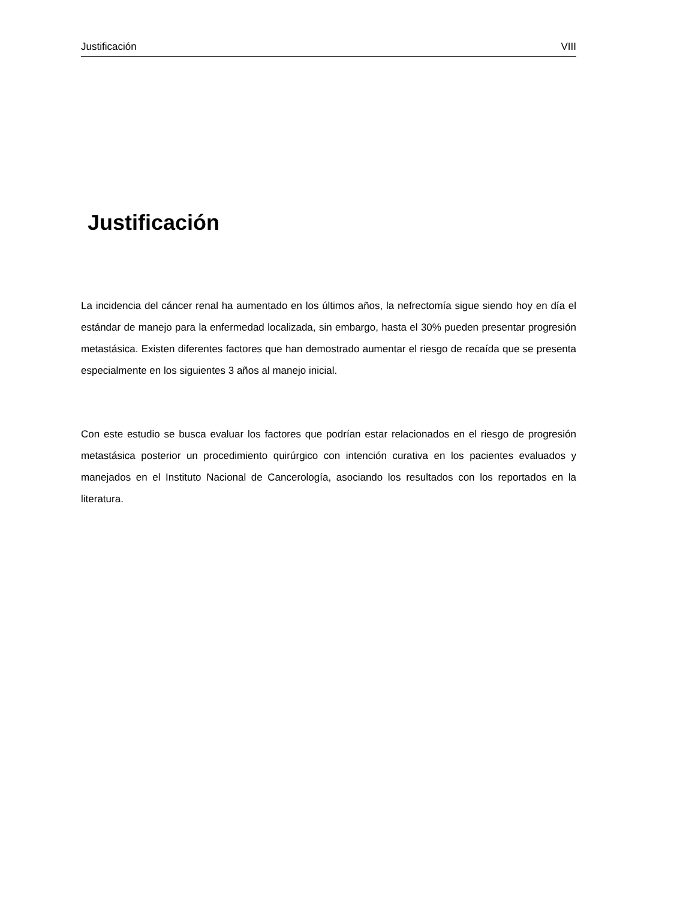Justificación VIII
Justificación
La incidencia del cáncer renal ha aumentado en los últimos años, la nefrectomía sigue siendo hoy en día el estándar de manejo para la enfermedad localizada, sin embargo, hasta el 30% pueden presentar progresión metastásica. Existen diferentes factores que han demostrado aumentar el riesgo de recaída que se presenta especialmente en los siguientes 3 años al manejo inicial.
Con este estudio se busca evaluar los factores que podrían estar relacionados en el riesgo de progresión metastásica posterior un procedimiento quirúrgico con intención curativa en los pacientes evaluados y manejados en el Instituto Nacional de Cancerología, asociando los resultados con los reportados en la literatura.